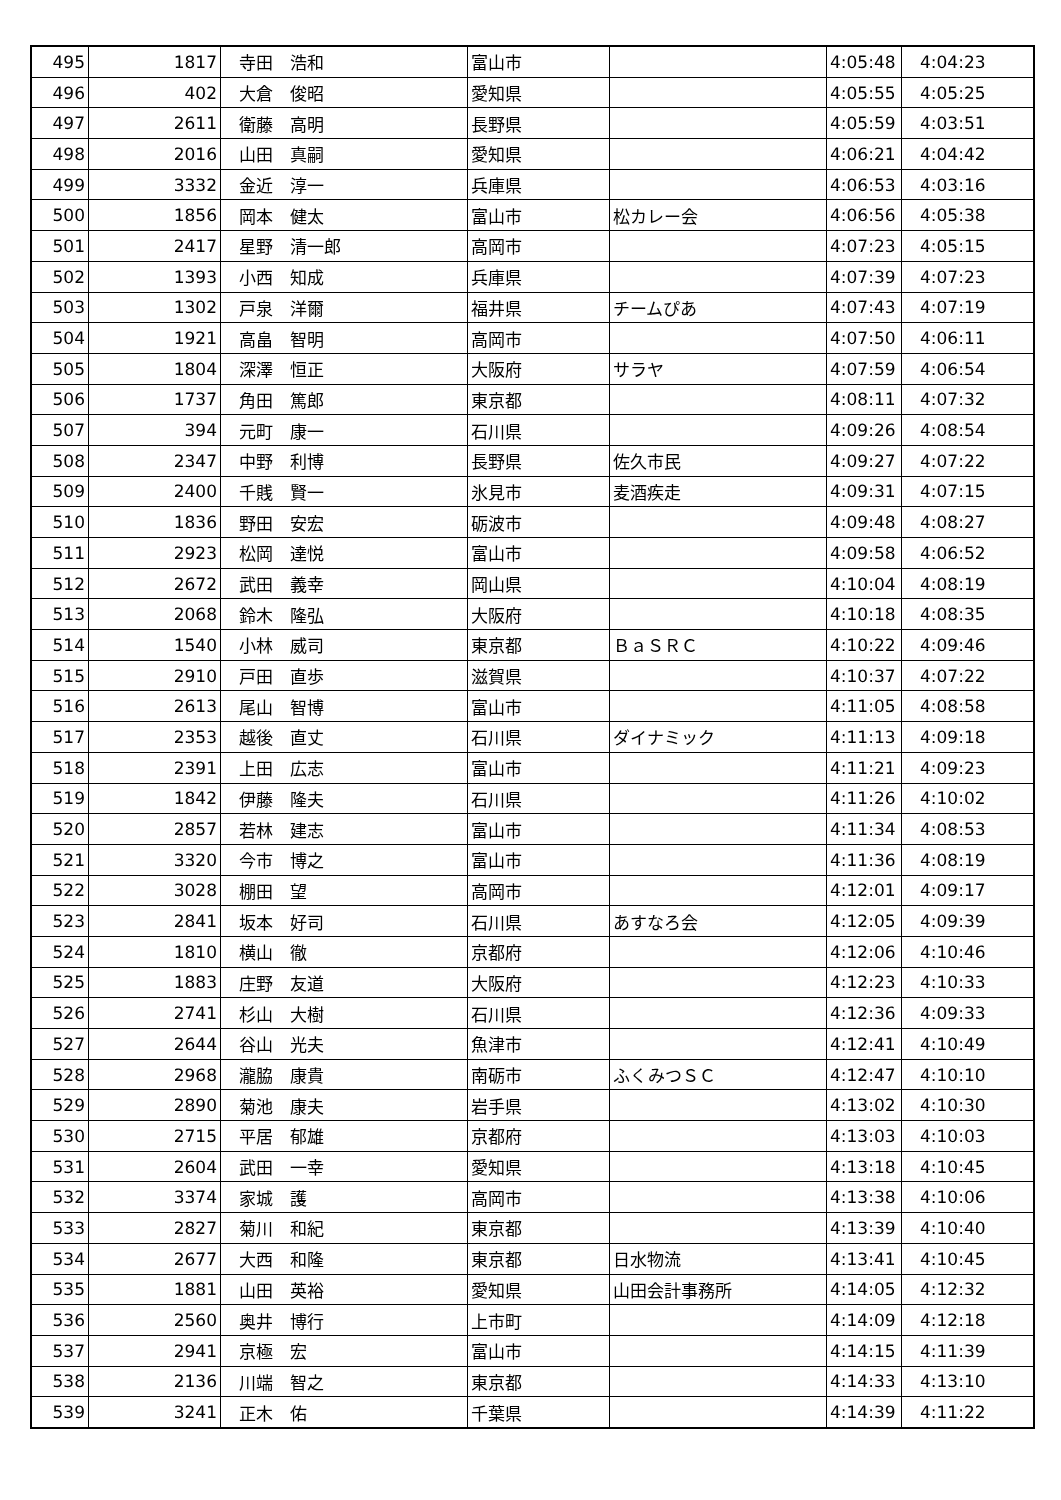| 495 | 1817 | 寺田 浩和 | 富山市 | | 4:05:48 | 4:04:23 |
| 496 | 402 | 大倉 俊昭 | 愛知県 | | 4:05:55 | 4:05:25 |
| 497 | 2611 | 衛藤 高明 | 長野県 | | 4:05:59 | 4:03:51 |
| 498 | 2016 | 山田 真嗣 | 愛知県 | | 4:06:21 | 4:04:42 |
| 499 | 3332 | 金近 淳一 | 兵庫県 | | 4:06:53 | 4:03:16 |
| 500 | 1856 | 岡本 健太 | 富山市 | 松カレー会 | 4:06:56 | 4:05:38 |
| 501 | 2417 | 星野 清一郎 | 高岡市 | | 4:07:23 | 4:05:15 |
| 502 | 1393 | 小西 知成 | 兵庫県 | | 4:07:39 | 4:07:23 |
| 503 | 1302 | 戸泉 洋爾 | 福井県 | チームぴあ | 4:07:43 | 4:07:19 |
| 504 | 1921 | 高畠 智明 | 高岡市 | | 4:07:50 | 4:06:11 |
| 505 | 1804 | 深澤 恒正 | 大阪府 | サラヤ | 4:07:59 | 4:06:54 |
| 506 | 1737 | 角田 篤郎 | 東京都 | | 4:08:11 | 4:07:32 |
| 507 | 394 | 元町 康一 | 石川県 | | 4:09:26 | 4:08:54 |
| 508 | 2347 | 中野 利博 | 長野県 | 佐久市民 | 4:09:27 | 4:07:22 |
| 509 | 2400 | 千賎 賢一 | 氷見市 | 麦酒疾走 | 4:09:31 | 4:07:15 |
| 510 | 1836 | 野田 安宏 | 砺波市 | | 4:09:48 | 4:08:27 |
| 511 | 2923 | 松岡 達悦 | 富山市 | | 4:09:58 | 4:06:52 |
| 512 | 2672 | 武田 義幸 | 岡山県 | | 4:10:04 | 4:08:19 |
| 513 | 2068 | 鈴木 隆弘 | 大阪府 | | 4:10:18 | 4:08:35 |
| 514 | 1540 | 小林 威司 | 東京都 | ＢａＳＲＣ | 4:10:22 | 4:09:46 |
| 515 | 2910 | 戸田 直歩 | 滋賀県 | | 4:10:37 | 4:07:22 |
| 516 | 2613 | 尾山 智博 | 富山市 | | 4:11:05 | 4:08:58 |
| 517 | 2353 | 越後 直丈 | 石川県 | ダイナミック | 4:11:13 | 4:09:18 |
| 518 | 2391 | 上田 広志 | 富山市 | | 4:11:21 | 4:09:23 |
| 519 | 1842 | 伊藤 隆夫 | 石川県 | | 4:11:26 | 4:10:02 |
| 520 | 2857 | 若林 建志 | 富山市 | | 4:11:34 | 4:08:53 |
| 521 | 3320 | 今市 博之 | 富山市 | | 4:11:36 | 4:08:19 |
| 522 | 3028 | 棚田 望 | 高岡市 | | 4:12:01 | 4:09:17 |
| 523 | 2841 | 坂本 好司 | 石川県 | あすなろ会 | 4:12:05 | 4:09:39 |
| 524 | 1810 | 横山 徹 | 京都府 | | 4:12:06 | 4:10:46 |
| 525 | 1883 | 庄野 友道 | 大阪府 | | 4:12:23 | 4:10:33 |
| 526 | 2741 | 杉山 大樹 | 石川県 | | 4:12:36 | 4:09:33 |
| 527 | 2644 | 谷山 光夫 | 魚津市 | | 4:12:41 | 4:10:49 |
| 528 | 2968 | 瀧脇 康貴 | 南砺市 | ふくみつＳＣ | 4:12:47 | 4:10:10 |
| 529 | 2890 | 菊池 康夫 | 岩手県 | | 4:13:02 | 4:10:30 |
| 530 | 2715 | 平居 郁雄 | 京都府 | | 4:13:03 | 4:10:03 |
| 531 | 2604 | 武田 一幸 | 愛知県 | | 4:13:18 | 4:10:45 |
| 532 | 3374 | 家城 護 | 高岡市 | | 4:13:38 | 4:10:06 |
| 533 | 2827 | 菊川 和紀 | 東京都 | | 4:13:39 | 4:10:40 |
| 534 | 2677 | 大西 和隆 | 東京都 | 日水物流 | 4:13:41 | 4:10:45 |
| 535 | 1881 | 山田 英裕 | 愛知県 | 山田会計事務所 | 4:14:05 | 4:12:32 |
| 536 | 2560 | 奥井 博行 | 上市町 | | 4:14:09 | 4:12:18 |
| 537 | 2941 | 京極 宏 | 富山市 | | 4:14:15 | 4:11:39 |
| 538 | 2136 | 川端 智之 | 東京都 | | 4:14:33 | 4:13:10 |
| 539 | 3241 | 正木 佑 | 千葉県 | | 4:14:39 | 4:11:22 |